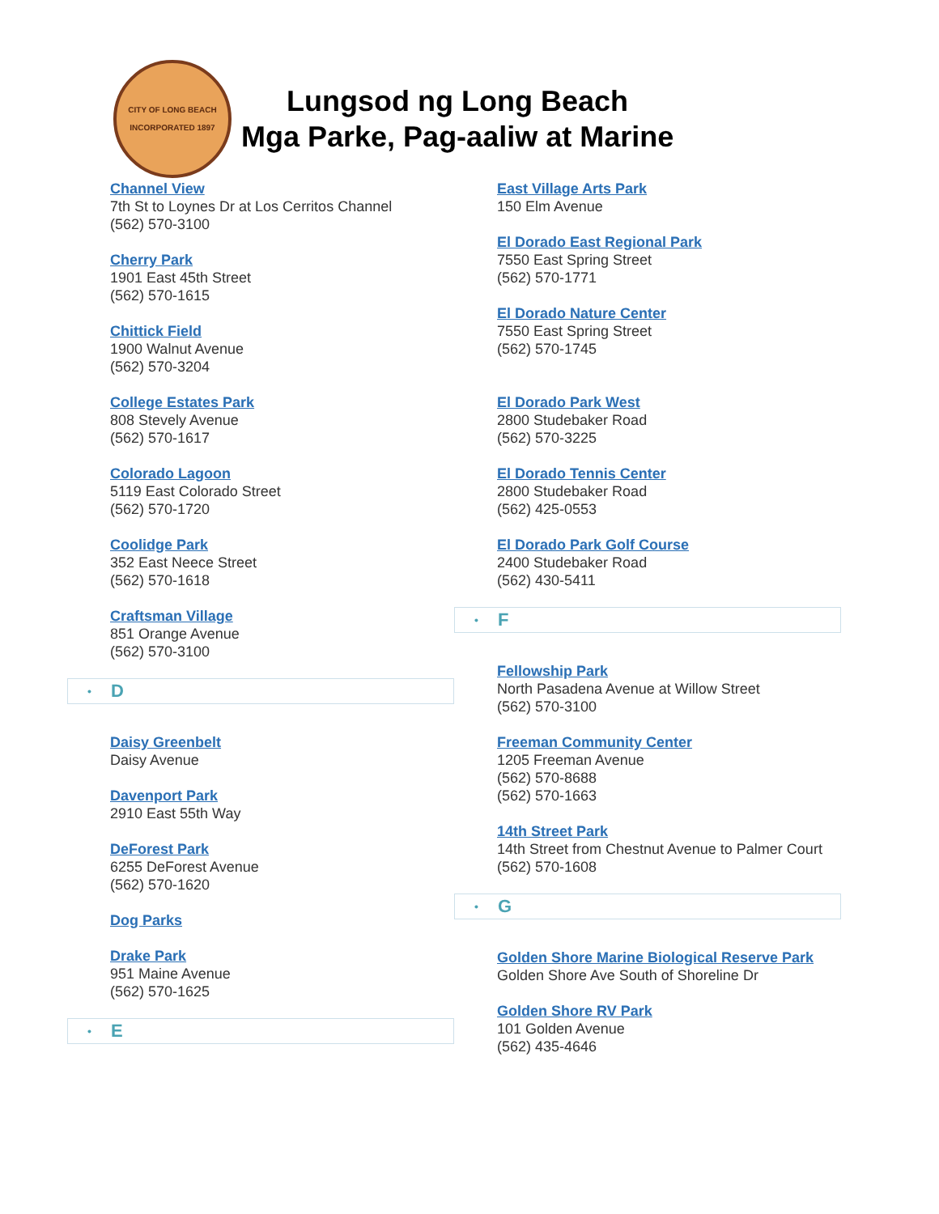CITY OF LONG BEACH
INCORPORATED 1897
Lungsod ng Long Beach
Mga Parke, Pag-aaliw at Marine
Channel View
7th St to Loynes Dr at Los Cerritos Channel
(562) 570-3100
Cherry Park
1901 East 45th Street
(562) 570-1615
Chittick Field
1900 Walnut Avenue
(562) 570-3204
College Estates Park
808 Stevely Avenue
(562) 570-1617
Colorado Lagoon
5119 East Colorado Street
(562) 570-1720
Coolidge Park
352 East Neece Street
(562) 570-1618
Craftsman Village
851 Orange Avenue
(562) 570-3100
• D
Daisy Greenbelt
Daisy Avenue
Davenport Park
2910 East 55th Way
DeForest Park
6255 DeForest Avenue
(562) 570-1620
Dog Parks
Drake Park
951 Maine Avenue
(562) 570-1625
• E
East Village Arts Park
150 Elm Avenue
El Dorado East Regional Park
7550 East Spring Street
(562) 570-1771
El Dorado Nature Center
7550 East Spring Street
(562) 570-1745
El Dorado Park West
2800 Studebaker Road
(562) 570-3225
El Dorado Tennis Center
2800 Studebaker Road
(562) 425-0553
El Dorado Park Golf Course
2400 Studebaker Road
(562) 430-5411
• F
Fellowship Park
North Pasadena Avenue at Willow Street
(562) 570-3100
Freeman Community Center
1205 Freeman Avenue
(562) 570-8688
(562) 570-1663
14th Street Park
14th Street from Chestnut Avenue to Palmer Court
(562) 570-1608
• G
Golden Shore Marine Biological Reserve Park
Golden Shore Ave South of Shoreline Dr
Golden Shore RV Park
101 Golden Avenue
(562) 435-4646